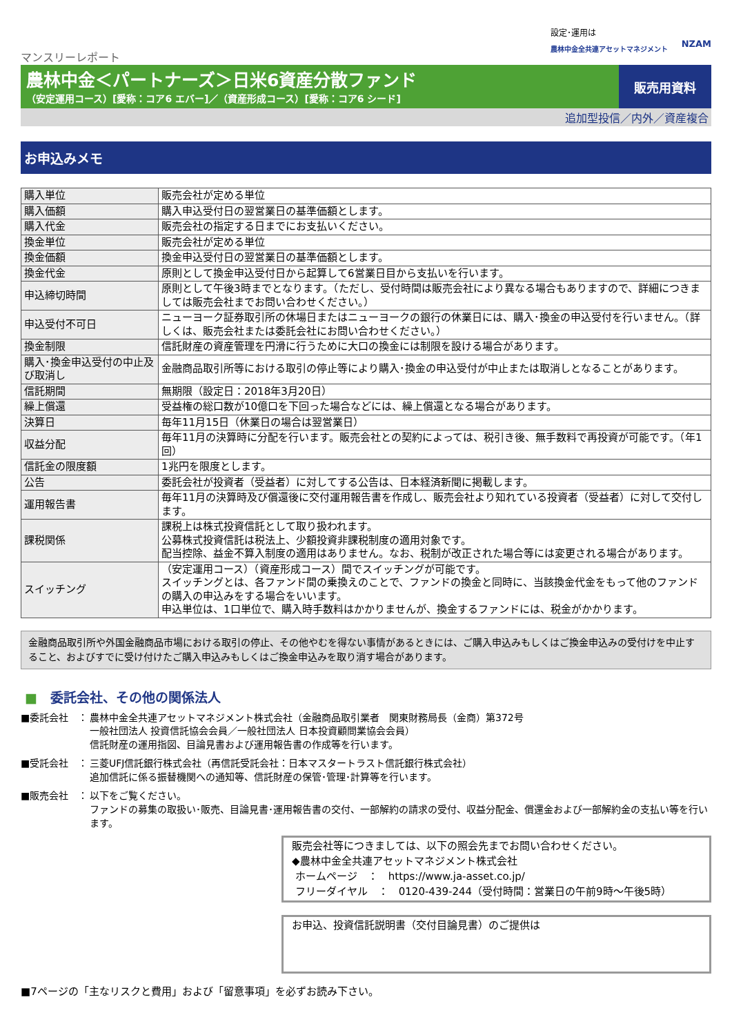設定･運用は
農林中金全共連アセットマネジメント
NZAM
マンスリーレポート
農林中金＜パートナーズ＞日米6資産分散ファンド
（安定運用コース）[愛称：コア6 エバー]／（資産形成コース）[愛称：コア6 シード]
販売用資料
追加型投信／内外／資産複合
お申込みメモ
| 購入単位 | 販売会社が定める単位 |
| 購入価額 | 購入申込受付日の翌営業日の基準価額とします。 |
| 購入代金 | 販売会社の指定する日までにお支払いください。 |
| 換金単位 | 販売会社が定める単位 |
| 換金価額 | 換金申込受付日の翌営業日の基準価額とします。 |
| 換金代金 | 原則として換金申込受付日から起算して6営業日目から支払いを行います。 |
| 申込締切時間 | 原則として午後3時までとなります。（ただし、受付時間は販売会社により異なる場合もありますので、詳細につきましては販売会社までお問い合わせください。） |
| 申込受付不可日 | ニューヨーク証券取引所の休場日またはニューヨークの銀行の休業日には、購入･換金の申込受付を行いません。（詳しくは、販売会社または委託会社にお問い合わせください。） |
| 換金制限 | 信託財産の資産管理を円滑に行うために大口の換金には制限を設ける場合があります。 |
| 購入･換金申込受付の中止及び取消し | 金融商品取引所等における取引の停止等により購入･換金の申込受付が中止または取消しとなることがあります。 |
| 信託期間 | 無期限（設定日：2018年3月20日） |
| 繰上償還 | 受益権の総口数が10億口を下回った場合などには、繰上償還となる場合があります。 |
| 決算日 | 毎年11月15日（休業日の場合は翌営業日） |
| 収益分配 | 毎年11月の決算時に分配を行います。販売会社との契約によっては、税引き後、無手数料で再投資が可能です。（年1回） |
| 信託金の限度額 | 1兆円を限度とします。 |
| 公告 | 委託会社が投資者（受益者）に対してする公告は、日本経済新聞に掲載します。 |
| 運用報告書 | 毎年11月の決算時及び償還後に交付運用報告書を作成し、販売会社より知れている投資者（受益者）に対して交付します。 |
| 課税関係 | 課税上は株式投資信託として取り扱われます。 公募株式投資信託は税法上、少額投資非課税制度の適用対象です。 配当控除、益金不算入制度の適用はありません。なお、税制が改正された場合等には変更される場合があります。 |
| スイッチング | （安定運用コース）（資産形成コース）間でスイッチングが可能です。 スイッチングとは、各ファンド間の乗換えのことで、ファンドの換金と同時に、当該換金代金をもって他のファンドの購入の申込みをする場合をいいます。 申込単位は、1口単位で、購入時手数料はかかりませんが、換金するファンドには、税金がかかります。 |
金融商品取引所や外国金融商品市場における取引の停止、その他やむを得ない事情があるときには、ご購入申込みもしくはご換金申込みの受付けを中止すること、およびすでに受け付けたご購入申込みもしくはご換金申込みを取り消す場合があります。
■　委託会社、その他の関係法人
■委託会社　：
農林中金全共連アセットマネジメント株式会社（金融商品取引業者　関東財務局長（金商）第372号
一般社団法人 投資信託協会会員／一般社団法人 日本投資顧問業協会会員）
信託財産の運用指図、目論見書および運用報告書の作成等を行います。
■受託会社　：
三菱UFJ信託銀行株式会社（再信託受託会社：日本マスタートラスト信託銀行株式会社）
追加信託に係る振替機関への通知等、信託財産の保管･管理･計算等を行います。
■販売会社　：
以下をご覧ください。
ファンドの募集の取扱い･販売、目論見書･運用報告書の交付、一部解約の請求の受付、収益分配金、償還金および一部解約金の支払い等を行います。
販売会社等につきましては、以下の照会先までお問い合わせください。
◆農林中金全共連アセットマネジメント株式会社
ホームページ　：　https://www.ja-asset.co.jp/
フリーダイヤル　：　0120-439-244（受付時間：営業日の午前9時～午後5時）
お申込、投資信託説明書（交付目論見書）のご提供は
■7ページの「主なリスクと費用」および「留意事項」を必ずお読み下さい。